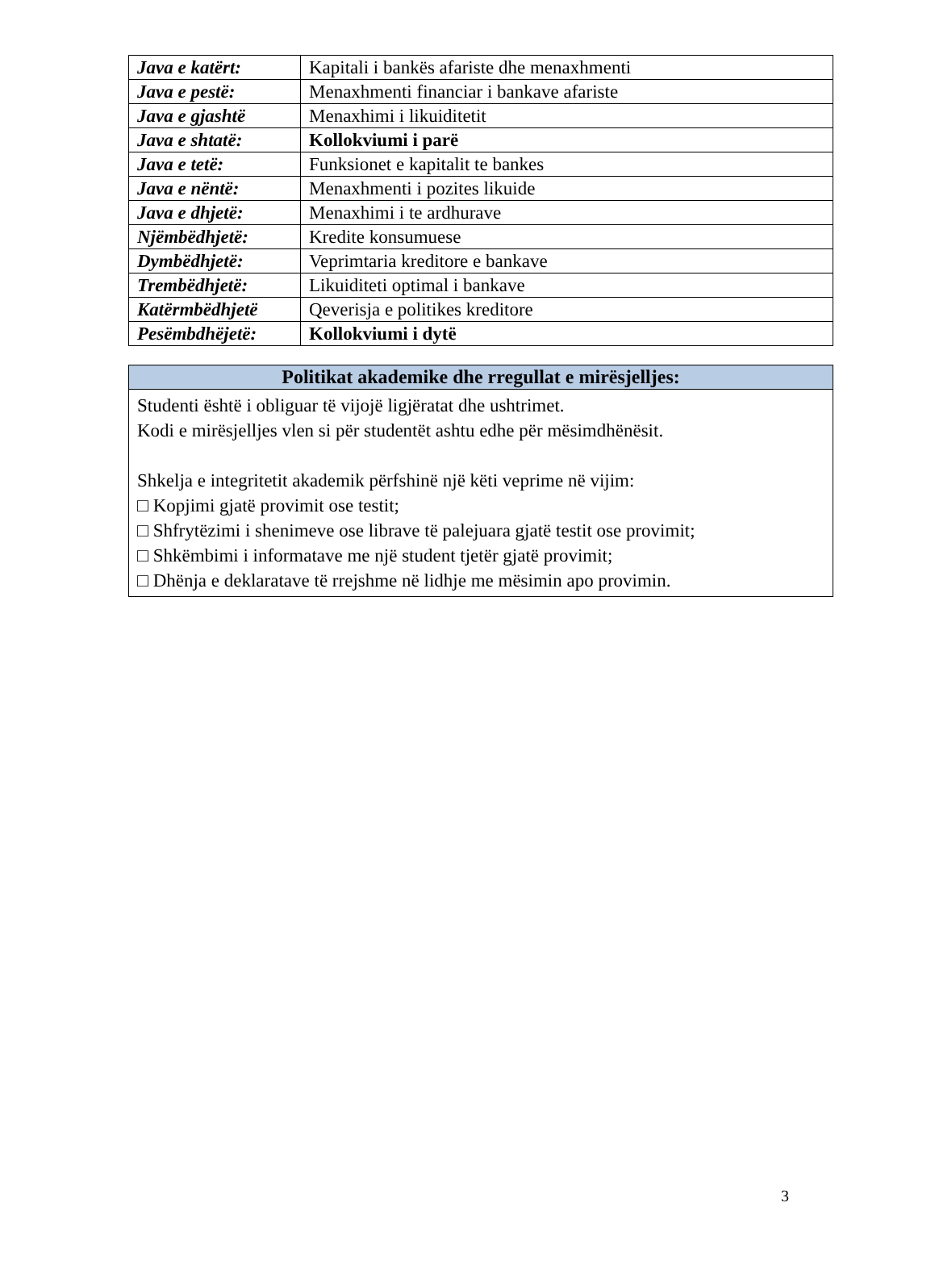| Java e katërt: | Kapitali i bankës afariste dhe menaxhmenti |
| Java e pestë: | Menaxhmenti financiar i bankave afariste |
| Java e gjashtë | Menaxhimi i likuiditetit |
| Java e shtatë: | Kollokviumi i parë |
| Java e tetë: | Funksionet e kapitalit te bankes |
| Java e nëntë: | Menaxhmenti i pozites likuide |
| Java e dhjetë: | Menaxhimi i te ardhurave |
| Njëmbëdhjetë: | Kredite konsumuese |
| Dymbëdhjetë: | Veprimtaria kreditore e bankave |
| Trembëdhjetë: | Likuiditeti optimal i bankave |
| Katërmbëdhjetë | Qeverisja e politikes kreditore |
| Pesëmbdhëjetë: | Kollokviumi i dytë |
| Politikat akademike dhe rregullat e mirësjelljes: |
| --- |
| Studenti është i obliguar të vijojë ligjëratat dhe ushtrimet. Kodi e mirësjelljes vlen si për studentët ashtu edhe për mësimdhënësit. Shkelja e integritetit akademik përfshinë një këti veprime në vijim: □ Kopjimi gjatë provimit ose testit; □ Shfrytëzimi i shenimeve ose librave të palejuara gjatë testit ose provimit; □ Shkëmbimi i informatave me një student tjetër gjatë provimit; □ Dhënja e deklaratave të rrejshme në lidhje me mësimin apo provimin. |
3